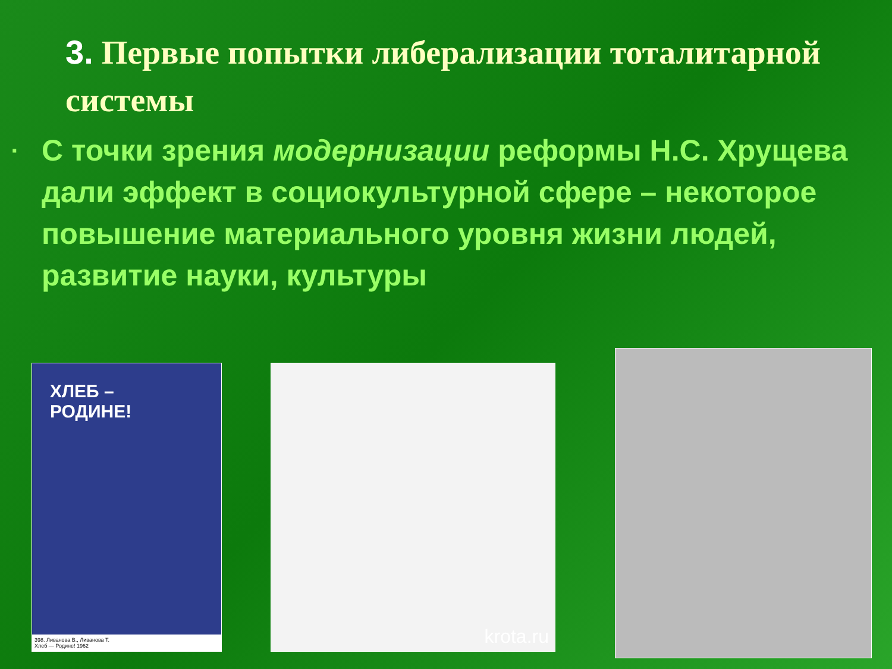3. Первые попытки либерализации тоталитарной системы
▪
С точки зрения модернизации реформы Н.С. Хрущева дали эффект в социокультурной сфере – некоторое повышение материального уровня жизни людей, развитие науки, культуры
ХЛЕБ –
РОДИНЕ!
398. Ливанова В., Ливанова Т.
Хлеб — Родине! 1962
krota.ru